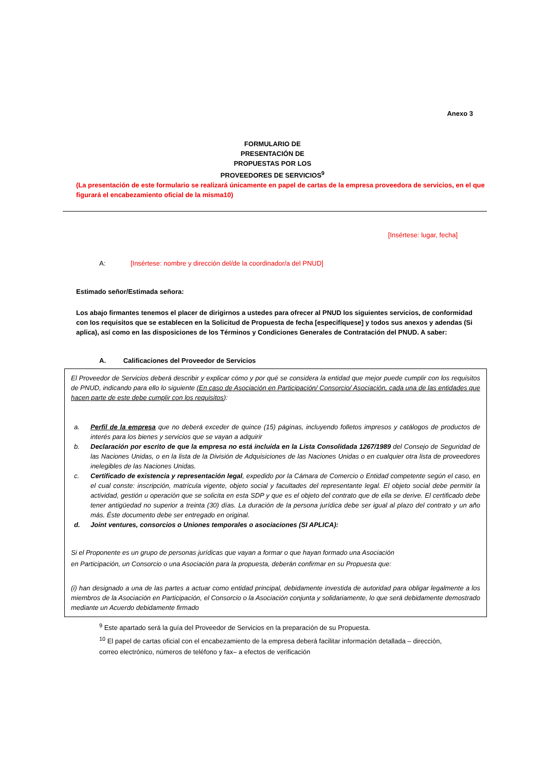Anexo 3
FORMULARIO DE
PRESENTACIÓN DE
PROPUESTAS POR LOS
PROVEEDORES DE SERVICIOS<sup>9</sup>
(La presentación de este formulario se realizará únicamente en papel de cartas de la empresa proveedora de servicios, en el que figurará el encabezamiento oficial de la misma10)
[Insértese: lugar, fecha]
A: [Insértese: nombre y dirección del/de la coordinador/a del PNUD]
Estimado señor/Estimada señora:
Los abajo firmantes tenemos el placer de dirigirnos a ustedes para ofrecer al PNUD los siguientes servicios, de conformidad con los requisitos que se establecen en la Solicitud de Propuesta de fecha [especifíquese] y todos sus anexos y adendas (Si aplica), así como en las disposiciones de los Términos y Condiciones Generales de Contratación del PNUD. A saber:
A. Calificaciones del Proveedor de Servicios
El Proveedor de Servicios deberá describir y explicar cómo y por qué se considera la entidad que mejor puede cumplir con los requisitos de PNUD, indicando para ello lo siguiente (En caso de Asociación en Participación/ Consorcio/ Asociación, cada una de las entidades que hacen parte de este debe cumplir con los requisitos):
a. Perfil de la empresa que no deberá exceder de quince (15) páginas, incluyendo folletos impresos y catálogos de productos de interés para los bienes y servicios que se vayan a adquirir
b. Declaración por escrito de que la empresa no está incluida en la Lista Consolidada 1267/1989 del Consejo de Seguridad de las Naciones Unidas, o en la lista de la División de Adquisiciones de las Naciones Unidas o en cualquier otra lista de proveedores inelegibles de las Naciones Unidas.
c. Certificado de existencia y representación legal, expedido por la Cámara de Comercio o Entidad competente según el caso, en el cual conste: inscripción, matrícula vigente, objeto social y facultades del representante legal. El objeto social debe permitir la actividad, gestión u operación que se solicita en esta SDP y que es el objeto del contrato que de ella se derive. El certificado debe tener antigüedad no superior a treinta (30) días. La duración de la persona jurídica debe ser igual al plazo del contrato y un año más. Éste documento debe ser entregado en original.
d. Joint ventures, consorcios o Uniones temporales o asociaciones (SI APLICA):
Si el Proponente es un grupo de personas jurídicas que vayan a formar o que hayan formado una Asociación
en Participación, un Consorcio o una Asociación para la propuesta, deberán confirmar en su Propuesta que:
(i) han designado a una de las partes a actuar como entidad principal, debidamente investida de autoridad para obligar legalmente a los miembros de la Asociación en Participación, el Consorcio o la Asociación conjunta y solidariamente, lo que será debidamente demostrado mediante un Acuerdo debidamente firmado
<sup>9</sup> Este apartado será la guía del Proveedor de Servicios en la preparación de su Propuesta.
<sup>10</sup> El papel de cartas oficial con el encabezamiento de la empresa deberá facilitar información detallada – dirección, correo electrónico, números de teléfono y fax– a efectos de verificación